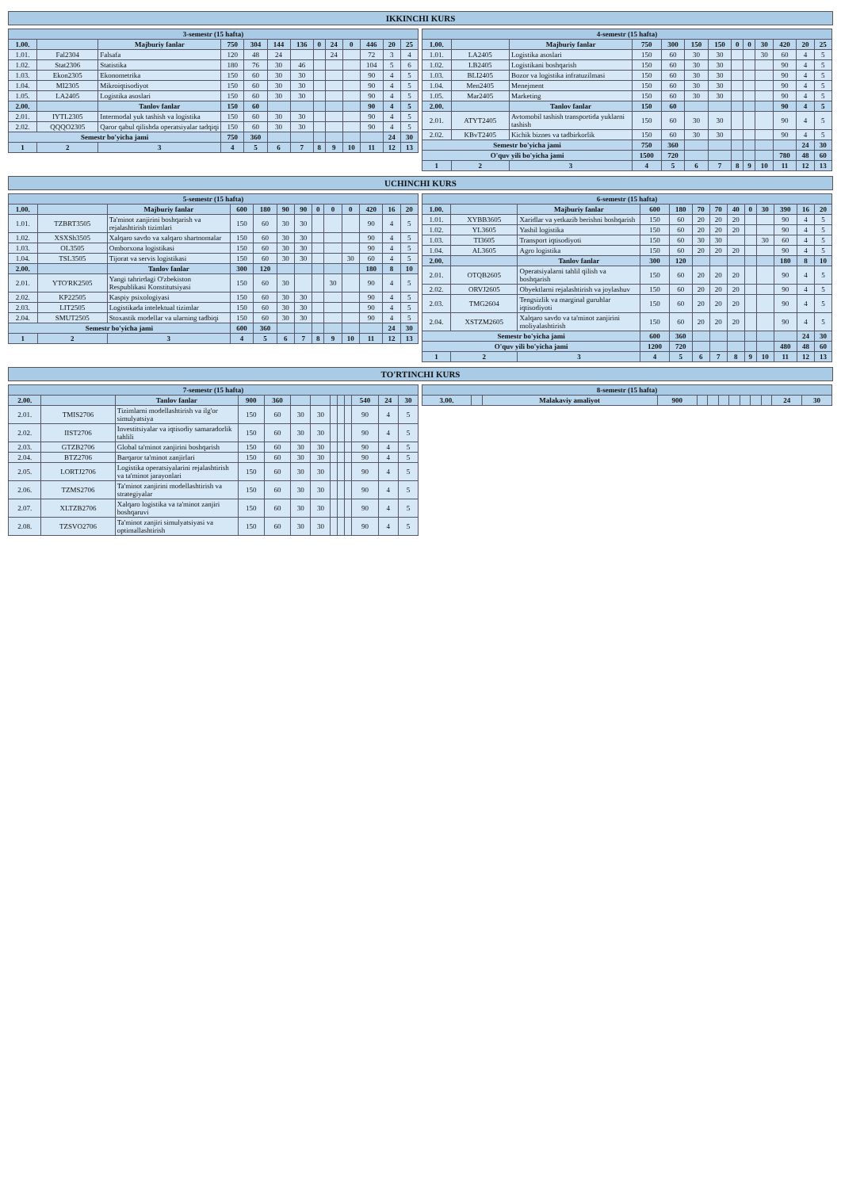IKKINCHI KURS
| 3-semestr (15 hafta) | | | | | | | | | | | | |
| --- | --- | --- | --- | --- | --- | --- | --- | --- | --- | --- | --- | --- |
| 1.00. | | Majburiy fanlar | 750 | 304 | 144 | 136 | 0 | 24 | 0 | 446 | 20 | 25 |
| 1.01. | Fal2304 | Falsafa | 120 | 48 | 24 | | | 24 | | 72 | 3 | 4 |
| 1.02. | Stat2306 | Statistika | 180 | 76 | 30 | 46 | | | | 104 | 5 | 6 |
| 1.03. | Ekon2305 | Ekonometrika | 150 | 60 | 30 | 30 | | | | 90 | 4 | 5 |
| 1.04. | MI2305 | Mikroiqtisodiyot | 150 | 60 | 30 | 30 | | | | 90 | 4 | 5 |
| 1.05. | LA2405 | Logistika asoslari | 150 | 60 | 30 | 30 | | | | 90 | 4 | 5 |
| 2.00. | | Tanlov fanlar | 150 | 60 | | | | | | 90 | 4 | 5 |
| 2.01. | IYTL2305 | Intermodal yuk tashish va logistika | 150 | 60 | 30 | 30 | | | | 90 | 4 | 5 |
| 2.02. | QQQO2305 | Qaror qabul qilishda operatsiyalar tadqiqi | 150 | 60 | 30 | 30 | | | | 90 | 4 | 5 |
| Semestr bo'yicha jami | | | 750 | 360 | | | | | | | 24 | 30 |
| 1 | 2 | 3 | 4 | 5 | 6 | 7 | 8 | 9 | 10 | 11 | 12 | 13 |
| 4-semestr (15 hafta) | | | | | | | | | | | | |
| --- | --- | --- | --- | --- | --- | --- | --- | --- | --- | --- | --- | --- |
| 1.00. | | Majburiy fanlar | 750 | 300 | 150 | 150 | 0 | 0 | 30 | 420 | 20 | 25 |
| 1.01. | LA2405 | Logistika asoslari | 150 | 60 | 30 | 30 | | | 30 | 60 | 4 | 5 |
| 1.02. | LB2405 | Logistikani boshqarish | 150 | 60 | 30 | 30 | | | | 90 | 4 | 5 |
| 1.03. | BLI2405 | Bozor va logistika infratuzilmasi | 150 | 60 | 30 | 30 | | | | 90 | 4 | 5 |
| 1.04. | Men2405 | Menejment | 150 | 60 | 30 | 30 | | | | 90 | 4 | 5 |
| 1.05. | Mar2405 | Marketing | 150 | 60 | 30 | 30 | | | | 90 | 4 | 5 |
| 2.00. | | Tanlov fanlar | 150 | 60 | | | | | | 90 | 4 | 5 |
| 2.01. | ATYT2405 | Avtomobil tashish transportida yuklarni tashish | 150 | 60 | 30 | 30 | | | | 90 | 4 | 5 |
| 2.02. | KBvT2405 | Kichik biznes va tadbirkorlik | 150 | 60 | 30 | 30 | | | | 90 | 4 | 5 |
| Semestr bo'yicha jami | | | 750 | 360 | | | | | | | 24 | 30 |
| O'quv yili bo'yicha jami | | | 1500 | 720 | | | | | | 780 | 48 | 60 |
| 1 | 2 | 3 | 4 | 5 | 6 | 7 | 8 | 9 | 10 | 11 | 12 | 13 |
UCHINCHI KURS
| 5-semestr (15 hafta) | | | | | | | | | | | | |
| --- | --- | --- | --- | --- | --- | --- | --- | --- | --- | --- | --- | --- |
| 1.00. | | Majburiy fanlar | 600 | 180 | 90 | 90 | 0 | 0 | 0 | 420 | 16 | 20 |
| 1.01. | TZBRT3505 | Ta'minot zanjirini boshqarish va rejalashtirish tizimlari | 150 | 60 | 30 | 30 | | | | 90 | 4 | 5 |
| 1.02. | XSXSh3505 | Xalqaro savdo va xalqaro shartnomalar | 150 | 60 | 30 | 30 | | | | 90 | 4 | 5 |
| 1.03. | OL3505 | Omborxona logistikasi | 150 | 60 | 30 | 30 | | | | 90 | 4 | 5 |
| 1.04. | TSL3505 | Tijorat va servis logistikasi | 150 | 60 | 30 | 30 | | | 30 | 60 | 4 | 5 |
| 2.00. | | Tanlov fanlar | 300 | 120 | | | | | | 180 | 8 | 10 |
| 2.01. | YTO'RK2505 | Yangi tahrirdagi O'zbekiston Respublikasi Konstitutsiyasi | 150 | 60 | 30 | | | 30 | | 90 | 4 | 5 |
| 2.02. | KP22505 | Kaspiy psixologiyasi | 150 | 60 | 30 | 30 | | | | 90 | 4 | 5 |
| 2.03. | LIT2505 | Logistikada intelektual tizimlar | 150 | 60 | 30 | 30 | | | | 90 | 4 | 5 |
| 2.04. | SMUT2505 | Stoxastik modellar va ularning tadbiqi | 150 | 60 | 30 | 30 | | | | 90 | 4 | 5 |
| Semestr bo'yicha jami | | | 600 | 360 | | | | | | | 24 | 30 |
| 1 | 2 | 3 | 4 | 5 | 6 | 7 | 8 | 9 | 10 | 11 | 12 | 13 |
| 6-semestr (15 hafta) | | | | | | | | | | | | |
| --- | --- | --- | --- | --- | --- | --- | --- | --- | --- | --- | --- | --- |
| 1.00. | | Majburiy fanlar | 600 | 180 | 70 | 70 | 40 | 0 | 30 | 390 | 16 | 20 |
| 1.01. | XYBB3605 | Xaridlar va yetkazib berishni boshqarish | 150 | 60 | 20 | 20 | 20 | | | 90 | 4 | 5 |
| 1.02. | YL3605 | Yashil logistika | 150 | 60 | 20 | 20 | 20 | | | 90 | 4 | 5 |
| 1.03. | TI3605 | Transport iqtisodiyoti | 150 | 60 | 30 | 30 | | | 30 | 60 | 4 | 5 |
| 1.04. | AL3605 | Agro logistika | 150 | 60 | 20 | 20 | 20 | | | 90 | 4 | 5 |
| 2.00. | | Tanlov fanlar | 300 | 120 | | | | | | 180 | 8 | 10 |
| 2.01. | OTQB2605 | Operatsiyalarni tahlil qilish va boshqarish | 150 | 60 | 20 | 20 | 20 | | | 90 | 4 | 5 |
| 2.02. | ORVJ2605 | Obyektlarni rejalashtirish va joylashuv | 150 | 60 | 20 | 20 | 20 | | | 90 | 4 | 5 |
| 2.03. | TMG2604 | Tengsizlik va marginal guruhlar iqtisodiyoti | 150 | 60 | 20 | 20 | 20 | | | 90 | 4 | 5 |
| 2.04. | XSTZM2605 | Xalqaro savdo va ta'minot zanjirini moliyalashtirish | 150 | 60 | 20 | 20 | 20 | | | 90 | 4 | 5 |
| Semestr bo'yicha jami | | | 600 | 360 | | | | | | | 24 | 30 |
| O'quv yili bo'yicha jami | | | 1200 | 720 | | | | | | 480 | 48 | 60 |
| 1 | 2 | 3 | 4 | 5 | 6 | 7 | 8 | 9 | 10 | 11 | 12 | 13 |
TO'RTINCHI KURS
| 7-semestr (15 hafta) | | | | | | | | | | | | |
| --- | --- | --- | --- | --- | --- | --- | --- | --- | --- | --- | --- | --- |
| 2.00. | | Tanlov fanlar | 900 | 360 | | | | | | 540 | 24 | 30 |
| 2.01. | TMIS2706 | Tizimlarni modellashtirish va ilg'or simulyatsiya | 150 | 60 | 30 | 30 | | | | 90 | 4 | 5 |
| 2.02. | IIST2706 | Investitsiyalar va iqtisodiy samaradorlik tahlili | 150 | 60 | 30 | 30 | | | | 90 | 4 | 5 |
| 2.03. | GTZB2706 | Global ta'minot zanjirini boshqarish | 150 | 60 | 30 | 30 | | | | 90 | 4 | 5 |
| 2.04. | BTZ2706 | Barqaror ta'minot zanjirlari | 150 | 60 | 30 | 30 | | | | 90 | 4 | 5 |
| 2.05. | LORTJ2706 | Logistika operatsiyalarini rejalashtirish va ta'minot jarayonlari | 150 | 60 | 30 | 30 | | | | 90 | 4 | 5 |
| 2.06. | TZMS2706 | Ta'minot zanjirini modellashtirish va strategiyalar | 150 | 60 | 30 | 30 | | | | 90 | 4 | 5 |
| 2.07. | XLTZB2706 | Xalqaro logistika va ta'minot zanjiri boshqaruvi | 150 | 60 | 30 | 30 | | | | 90 | 4 | 5 |
| 2.08. | TZSVO2706 | Ta'minot zanjiri simulyatsiyasi va optimallashtirish | 150 | 60 | 30 | 30 | | | | 90 | 4 | 5 |
| 8-semestr (15 hafta) | | | | | | | | | | | | |
| --- | --- | --- | --- | --- | --- | --- | --- | --- | --- | --- | --- | --- |
| 3.00. | | Malakaviy amaliyot | 900 | | | | | | | | 24 | 30 |